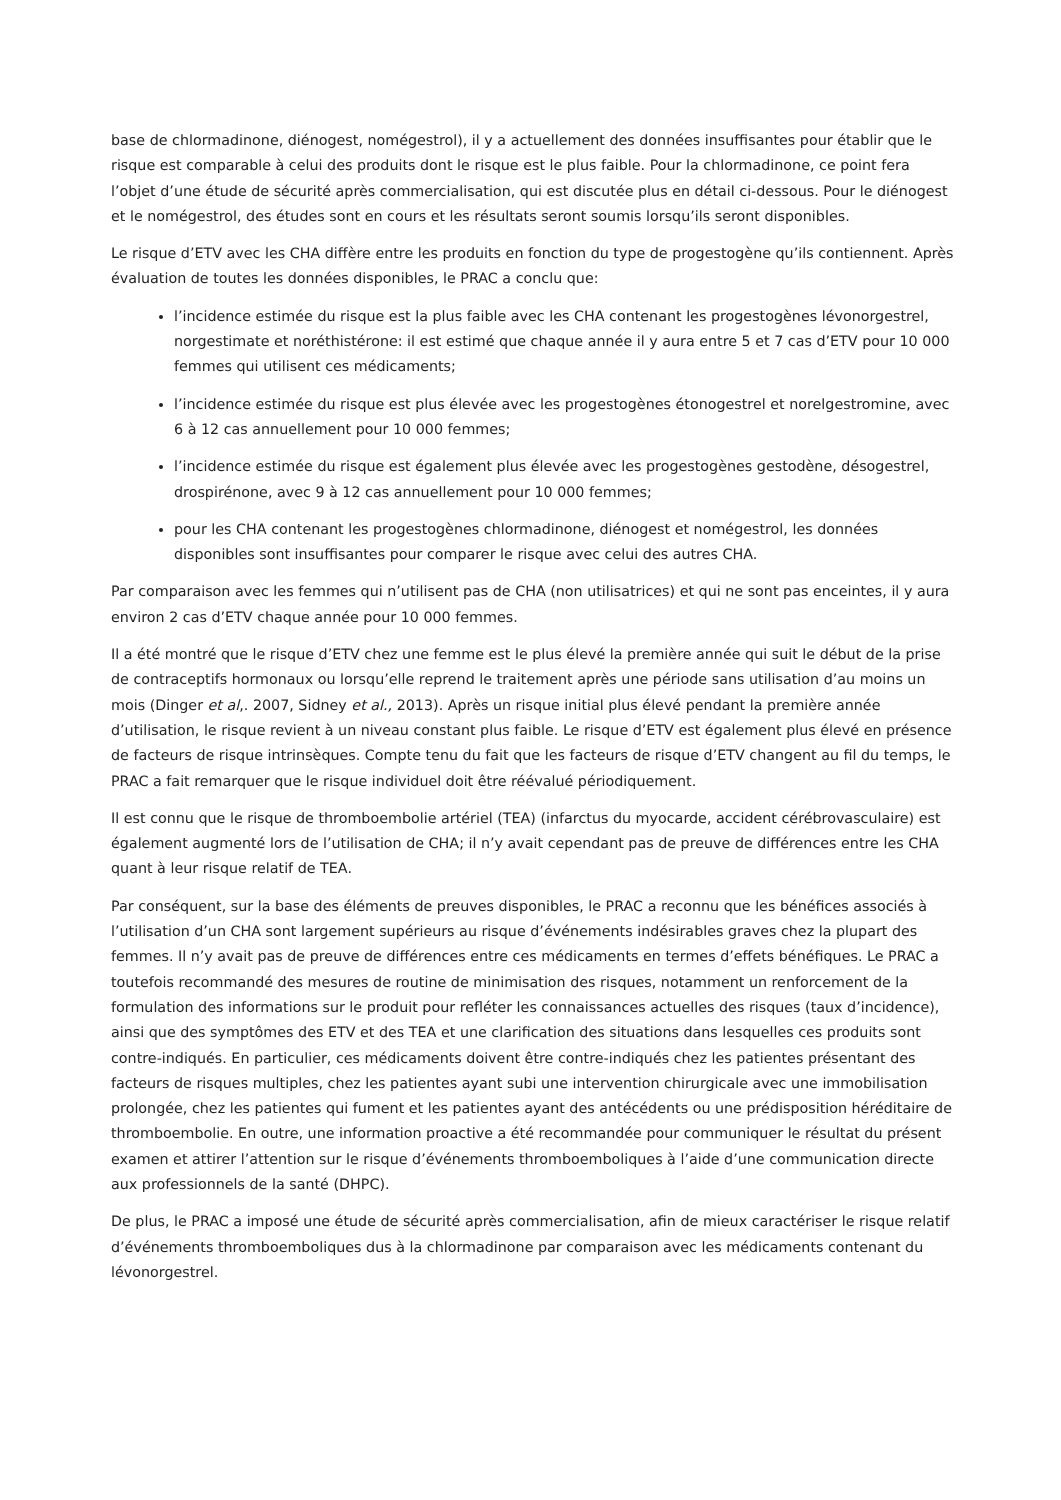base de chlormadinone, diénogest, nomégestrol), il y a actuellement des données insuffisantes pour établir que le risque est comparable à celui des produits dont le risque est le plus faible. Pour la chlormadinone, ce point fera l’objet d’une étude de sécurité après commercialisation, qui est discutée plus en détail ci-dessous. Pour le diénogest et le nomégestrol, des études sont en cours et les résultats seront soumis lorsqu’ils seront disponibles.
Le risque d’ETV avec les CHA diffère entre les produits en fonction du type de progestogène qu’ils contiennent. Après évaluation de toutes les données disponibles, le PRAC a conclu que:
l’incidence estimée du risque est la plus faible avec les CHA contenant les progestogènes lévonorgestrel, norgestimate et noréthistérone: il est estimé que chaque année il y aura entre 5 et 7 cas d’ETV pour 10 000 femmes qui utilisent ces médicaments;
l’incidence estimée du risque est plus élevée avec les progestogènes étonogestrel et norelgestromine, avec 6 à 12 cas annuellement pour 10 000 femmes;
l’incidence estimée du risque est également plus élevée avec les progestogènes gestodène, désogestrel, drospirénone, avec 9 à 12 cas annuellement pour 10 000 femmes;
pour les CHA contenant les progestogènes chlormadinone, diénogest et nomégestrol, les données disponibles sont insuffisantes pour comparer le risque avec celui des autres CHA.
Par comparaison avec les femmes qui n’utilisent pas de CHA (non utilisatrices) et qui ne sont pas enceintes, il y aura environ 2 cas d’ETV chaque année pour 10 000 femmes.
Il a été montré que le risque d’ETV chez une femme est le plus élevé la première année qui suit le début de la prise de contraceptifs hormonaux ou lorsqu’elle reprend le traitement après une période sans utilisation d’au moins un mois (Dinger et al,. 2007, Sidney et al., 2013). Après un risque initial plus élevé pendant la première année d’utilisation, le risque revient à un niveau constant plus faible. Le risque d’ETV est également plus élevé en présence de facteurs de risque intrinsèques. Compte tenu du fait que les facteurs de risque d’ETV changent au fil du temps, le PRAC a fait remarquer que le risque individuel doit être réévalué périodiquement.
Il est connu que le risque de thromboembolie artériel (TEA) (infarctus du myocarde, accident cérébrovasculaire) est également augmenté lors de l’utilisation de CHA; il n’y avait cependant pas de preuve de différences entre les CHA quant à leur risque relatif de TEA.
Par conséquent, sur la base des éléments de preuves disponibles, le PRAC a reconnu que les bénéfices associés à l’utilisation d’un CHA sont largement supérieurs au risque d’événements indésirables graves chez la plupart des femmes. Il n’y avait pas de preuve de différences entre ces médicaments en termes d’effets bénéfiques. Le PRAC a toutefois recommandé des mesures de routine de minimisation des risques, notamment un renforcement de la formulation des informations sur le produit pour refléter les connaissances actuelles des risques (taux d’incidence), ainsi que des symptômes des ETV et des TEA et une clarification des situations dans lesquelles ces produits sont contre-indiqués. En particulier, ces médicaments doivent être contre-indiqués chez les patientes présentant des facteurs de risques multiples, chez les patientes ayant subi une intervention chirurgicale avec une immobilisation prolongée, chez les patientes qui fument et les patientes ayant des antécédents ou une prédisposition héréditaire de thromboembolie. En outre, une information proactive a été recommandée pour communiquer le résultat du présent examen et attirer l’attention sur le risque d’événements thromboemboliques à l’aide d’une communication directe aux professionnels de la santé (DHPC).
De plus, le PRAC a imposé une étude de sécurité après commercialisation, afin de mieux caractériser le risque relatif d’événements thromboemboliques dus à la chlormadinone par comparaison avec les médicaments contenant du lévonorgestrel.